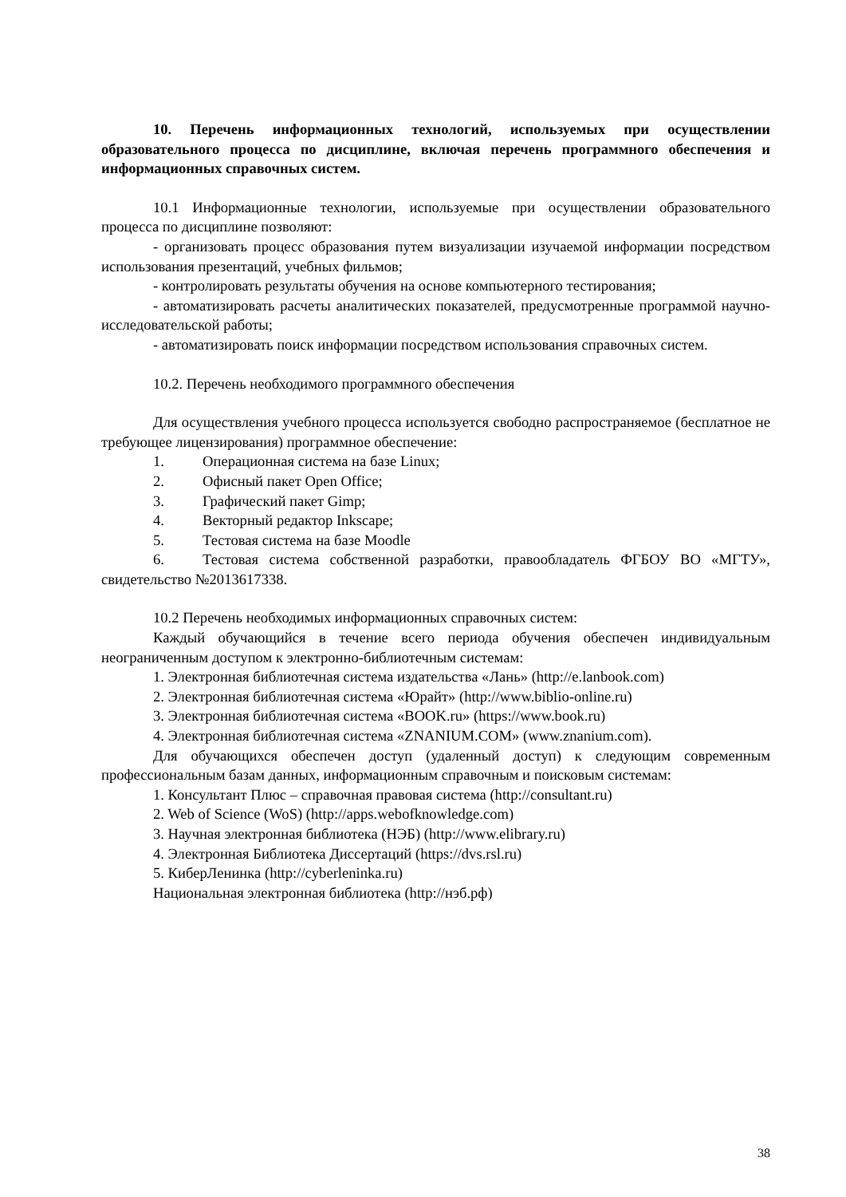10. Перечень информационных технологий, используемых при осуществлении образовательного процесса по дисциплине, включая перечень программного обеспечения и информационных справочных систем.
10.1 Информационные технологии, используемые при осуществлении образовательного процесса по дисциплине позволяют:
- организовать процесс образования путем визуализации изучаемой информации посредством использования презентаций, учебных фильмов;
- контролировать результаты обучения на основе компьютерного тестирования;
- автоматизировать расчеты аналитических показателей, предусмотренные программой научно-исследовательской работы;
- автоматизировать поиск информации посредством использования справочных систем.
10.2. Перечень необходимого программного обеспечения
Для осуществления учебного процесса используется свободно распространяемое (бесплатное не требующее лицензирования) программное обеспечение:
1. Операционная система на базе Linux;
2. Офисный пакет Open Office;
3. Графический пакет Gimp;
4. Векторный редактор Inkscape;
5. Тестовая система на базе Moodle
6. Тестовая система собственной разработки, правообладатель ФГБОУ ВО «МГТУ», свидетельство №2013617338.
10.2 Перечень необходимых информационных справочных систем:
Каждый обучающийся в течение всего периода обучения обеспечен индивидуальным неограниченным доступом к электронно-библиотечным системам:
1. Электронная библиотечная система издательства «Лань» (http://e.lanbook.com)
2. Электронная библиотечная система «Юрайт» (http://www.biblio-online.ru)
3. Электронная библиотечная система «BOOK.ru» (https://www.book.ru)
4. Электронная библиотечная система «ZNANIUM.COM» (www.znanium.com).
Для обучающихся обеспечен доступ (удаленный доступ) к следующим современным профессиональным базам данных, информационным справочным и поисковым системам:
1. Консультант Плюс – справочная правовая система (http://consultant.ru)
2. Web of Science (WoS) (http://apps.webofknowledge.com)
3. Научная электронная библиотека (НЭБ) (http://www.elibrary.ru)
4. Электронная Библиотека Диссертаций (https://dvs.rsl.ru)
5. КиберЛенинка (http://cyberleninka.ru)
Национальная электронная библиотека (http://нэб.рф)
38